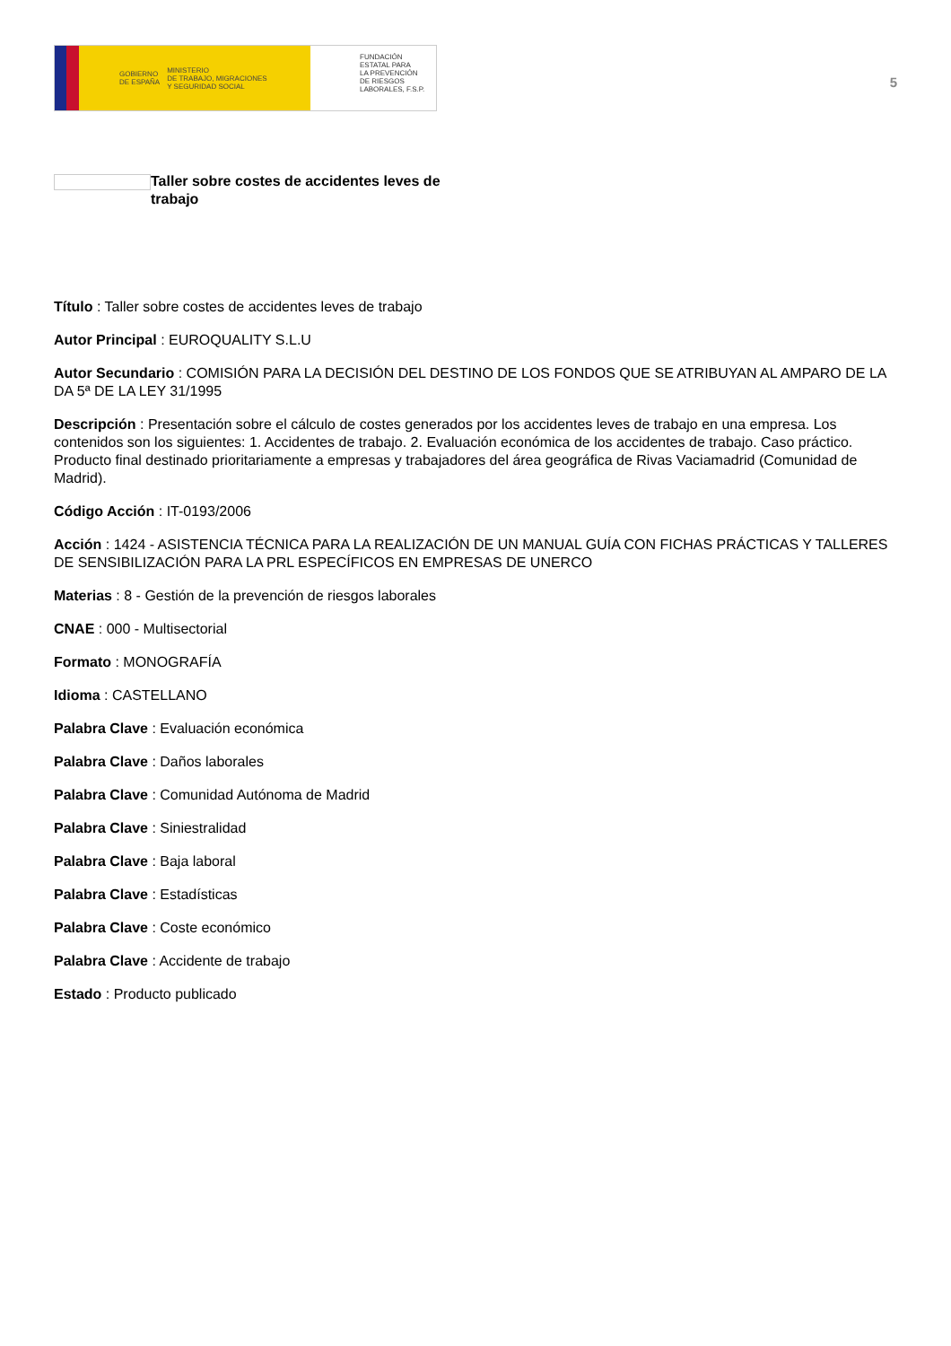GOBIERNO
DE ESPAÑA MINISTERIO
DE TRABAJO, MIGRACIONES
Y SEGURIDAD SOCIAL
FUNDACIÓN
ESTATAL PARA
LA PREVENCIÓN
DE RIESGOS
LABORALES, F.S.P.
5
Taller sobre costes de accidentes leves de trabajo
Título : Taller sobre costes de accidentes leves de trabajo
Autor Principal : EUROQUALITY S.L.U
Autor Secundario : COMISIÓN PARA LA DECISIÓN DEL DESTINO DE LOS FONDOS QUE SE ATRIBUYAN AL AMPARO DE LA DA 5ª DE LA LEY 31/1995
Descripción : Presentación sobre el cálculo de costes generados por los accidentes leves de trabajo en una empresa. Los contenidos son los siguientes: 1. Accidentes de trabajo. 2. Evaluación económica de los accidentes de trabajo. Caso práctico. Producto final destinado prioritariamente a empresas y trabajadores del área geográfica de Rivas Vaciamadrid (Comunidad de Madrid).
Código Acción : IT-0193/2006
Acción : 1424 - ASISTENCIA TÉCNICA PARA LA REALIZACIÓN DE UN MANUAL GUÍA CON FICHAS PRÁCTICAS Y TALLERES DE SENSIBILIZACIÓN PARA LA PRL ESPECÍFICOS EN EMPRESAS DE UNERCO
Materias : 8 - Gestión de la prevención de riesgos laborales
CNAE : 000 - Multisectorial
Formato : MONOGRAFÍA
Idioma : CASTELLANO
Palabra Clave : Evaluación económica
Palabra Clave : Daños laborales
Palabra Clave : Comunidad Autónoma de Madrid
Palabra Clave : Siniestralidad
Palabra Clave : Baja laboral
Palabra Clave : Estadísticas
Palabra Clave : Coste económico
Palabra Clave : Accidente de trabajo
Estado : Producto publicado